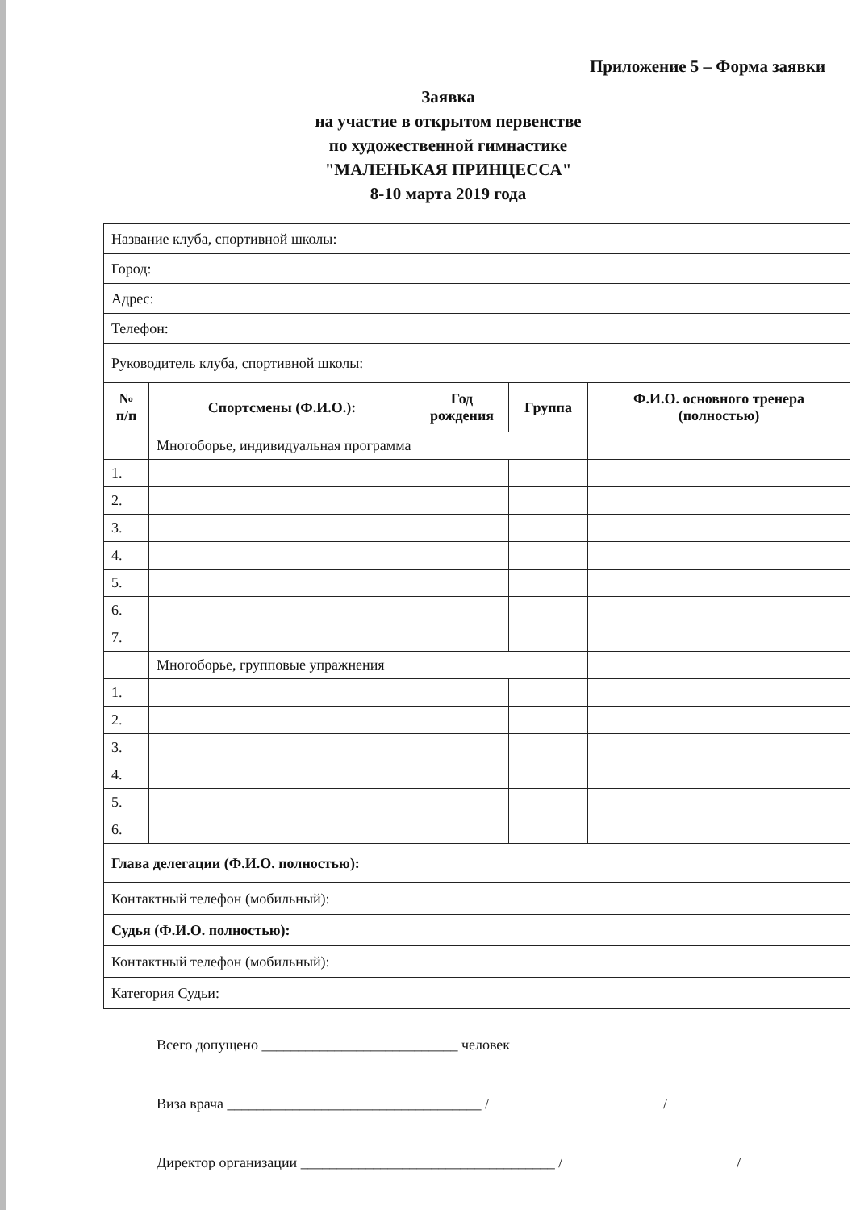Приложение 5 – Форма заявки
Заявка
на участие в открытом первенстве
по художественной гимнастике
"МАЛЕНЬКАЯ ПРИНЦЕССА"
8-10 марта 2019 года
| Название клуба, спортивной школы: | | | | |
| Город: | | | | |
| Адрес: | | | | |
| Телефон: | | | | |
| Руководитель клуба, спортивной школы: | | | | |
| № п/п | Спортсмены (Ф.И.О.): | Год рождения | Группа | Ф.И.О. основного тренера (полностью) |
| | Многоборье, индивидуальная программа | | | |
| 1. | | | | |
| 2. | | | | |
| 3. | | | | |
| 4. | | | | |
| 5. | | | | |
| 6. | | | | |
| 7. | | | | |
| | Многоборье, групповые упражнения | | | |
| 1. | | | | |
| 2. | | | | |
| 3. | | | | |
| 4. | | | | |
| 5. | | | | |
| 6. | | | | |
| Глава делегации (Ф.И.О. полностью): | | | | |
| Контактный телефон (мобильный): | | | | |
| Судья (Ф.И.О. полностью): | | | | |
| Контактный телефон (мобильный): | | | | |
| Категория Судьи: | | | | |
Всего допущено ___________________________ человек
Виза врача ___________________________________ / /
Директор организации ___________________________________ / /